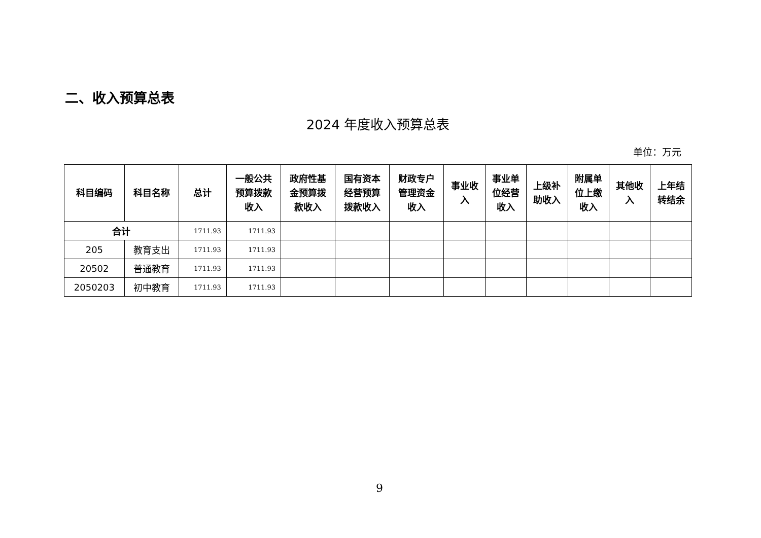二、收入预算总表
2024 年度收入预算总表
单位：万元
| 科目编码 | 科目名称 | 总计 | 一般公共 预算拨款 收入 | 政府性基 金预算拨 款收入 | 国有资本 经营预算 拨款收入 | 财政专户 管理资金 收入 | 事业收 入 | 事业单 位经营 收入 | 上级补 助收入 | 附属单 位上缴 收入 | 其他收 入 | 上年结 转结余 |
| --- | --- | --- | --- | --- | --- | --- | --- | --- | --- | --- | --- | --- |
| 合计 | | 1711.93 | 1711.93 | | | | | | | | | |
| 205 | 教育支出 | 1711.93 | 1711.93 | | | | | | | | | |
| 20502 | 普通教育 | 1711.93 | 1711.93 | | | | | | | | | |
| 2050203 | 初中教育 | 1711.93 | 1711.93 | | | | | | | | | |
9